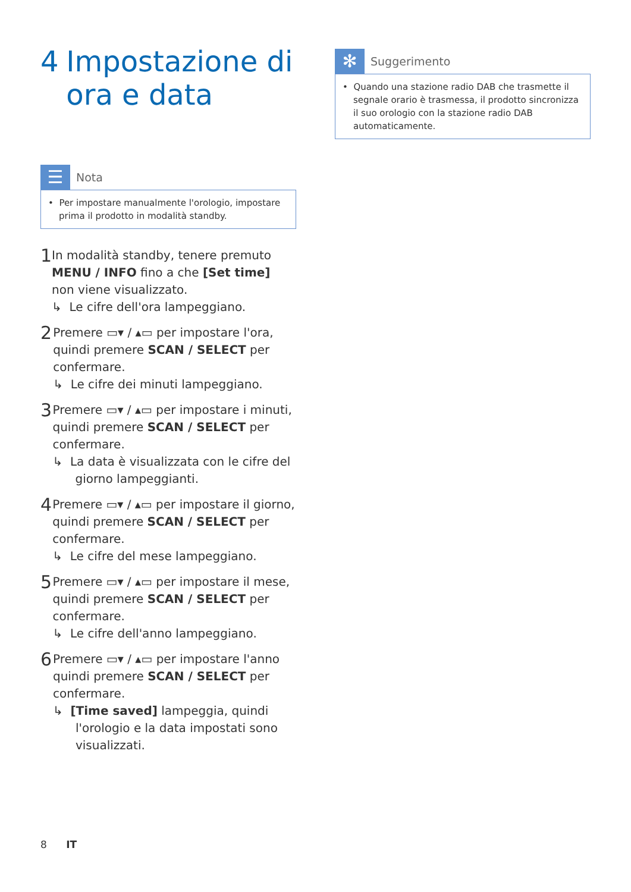4 Impostazione di ora e data
☰
Nota
• Per impostare manualmente l'orologio, impostare prima il prodotto in modalità standby.
1
In modalità standby, tenere premuto MENU / INFO fino a che [Set time] non viene visualizzato.
↳ Le cifre dell'ora lampeggiano.
2
Premere ▭▾ / ▴▭ per impostare l'ora, quindi premere SCAN / SELECT per confermare.
↳ Le cifre dei minuti lampeggiano.
3
Premere ▭▾ / ▴▭ per impostare i minuti, quindi premere SCAN / SELECT per confermare.
↳ La data è visualizzata con le cifre del giorno lampeggianti.
4
Premere ▭▾ / ▴▭ per impostare il giorno, quindi premere SCAN / SELECT per confermare.
↳ Le cifre del mese lampeggiano.
5
Premere ▭▾ / ▴▭ per impostare il mese, quindi premere SCAN / SELECT per confermare.
↳ Le cifre dell'anno lampeggiano.
6
Premere ▭▾ / ▴▭ per impostare l'anno quindi premere SCAN / SELECT per confermare.
↳ [Time saved] lampeggia, quindi l'orologio e la data impostati sono visualizzati.
✻
Suggerimento
• Quando una stazione radio DAB che trasmette il segnale orario è trasmessa, il prodotto sincronizza il suo orologio con la stazione radio DAB automaticamente.
8 IT